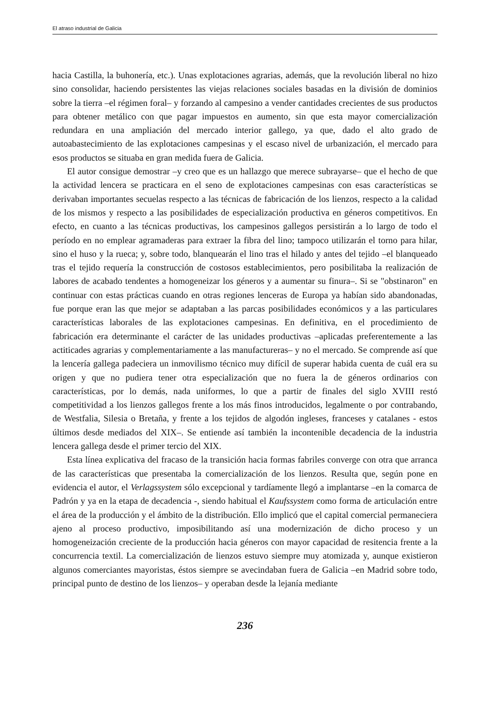El atraso industrial de Galicia
hacia Castilla, la buhonería, etc.). Unas explotaciones agrarias, además, que la revolución liberal no hizo sino consolidar, haciendo persistentes las viejas relaciones sociales basadas en la división de dominios sobre la tierra –el régimen foral– y forzando al campesino a vender cantidades crecientes de sus productos para obtener metálico con que pagar impuestos en aumento, sin que esta mayor comercialización redundara en una ampliación del mercado interior gallego, ya que, dado el alto grado de autoabastecimiento de las explotaciones campesinas y el escaso nivel de urbanización, el mercado para esos productos se situaba en gran medida fuera de Galicia.
El autor consigue demostrar –y creo que es un hallazgo que merece subrayarse– que el hecho de que la actividad lencera se practicara en el seno de explotaciones campesinas con esas características se derivaban importantes secuelas respecto a las técnicas de fabricación de los lienzos, respecto a la calidad de los mismos y respecto a las posibilidades de especialización productiva en géneros competitivos. En efecto, en cuanto a las técnicas productivas, los campesinos gallegos persistirán a lo largo de todo el período en no emplear agramaderas para extraer la fibra del lino; tampoco utilizarán el torno para hilar, sino el huso y la rueca; y, sobre todo, blanquearán el lino tras el hilado y antes del tejido –el blanqueado tras el tejido requería la construcción de costosos establecimientos, pero posibilitaba la realización de labores de acabado tendentes a homogeneizar los géneros y a aumentar su finura–. Si se "obstinaron" en continuar con estas prácticas cuando en otras regiones lenceras de Europa ya habían sido abandonadas, fue porque eran las que mejor se adaptaban a las parcas posibilidades económicos y a las particulares características laborales de las explotaciones campesinas. En definitiva, en el procedimiento de fabricación era determinante el carácter de las unidades productivas –aplicadas preferentemente a las actiticades agrarias y complementariamente a las manufactureras– y no el mercado. Se comprende así que la lencería gallega padeciera un inmovilismo técnico muy difícil de superar habida cuenta de cuál era su origen y que no pudiera tener otra especialización que no fuera la de géneros ordinarios con características, por lo demás, nada uniformes, lo que a partir de finales del siglo XVIII restó competitividad a los lienzos gallegos frente a los más finos introducidos, legalmente o por contrabando, de Westfalia, Silesia o Bretaña, y frente a los tejidos de algodón ingleses, franceses y catalanes - estos últimos desde mediados del XIX–. Se entiende así también la incontenible decadencia de la industria lencera gallega desde el primer tercio del XIX.
Esta línea explicativa del fracaso de la transición hacia formas fabriles converge con otra que arranca de las características que presentaba la comercialización de los lienzos. Resulta que, según pone en evidencia el autor, el Verlagssystem sólo excepcional y tardíamente llegó a implantarse –en la comarca de Padrón y ya en la etapa de decadencia -, siendo habitual el Kaufssystem como forma de articulación entre el área de la producción y el ámbito de la distribución. Ello implicó que el capital comercial permaneciera ajeno al proceso productivo, imposibilitando así una modernización de dicho proceso y un homogeneización creciente de la producción hacia géneros con mayor capacidad de resitencia frente a la concurrencia textil. La comercialización de lienzos estuvo siempre muy atomizada y, aunque existieron algunos comerciantes mayoristas, éstos siempre se avecindaban fuera de Galicia –en Madrid sobre todo, principal punto de destino de los lienzos– y operaban desde la lejanía mediante
236